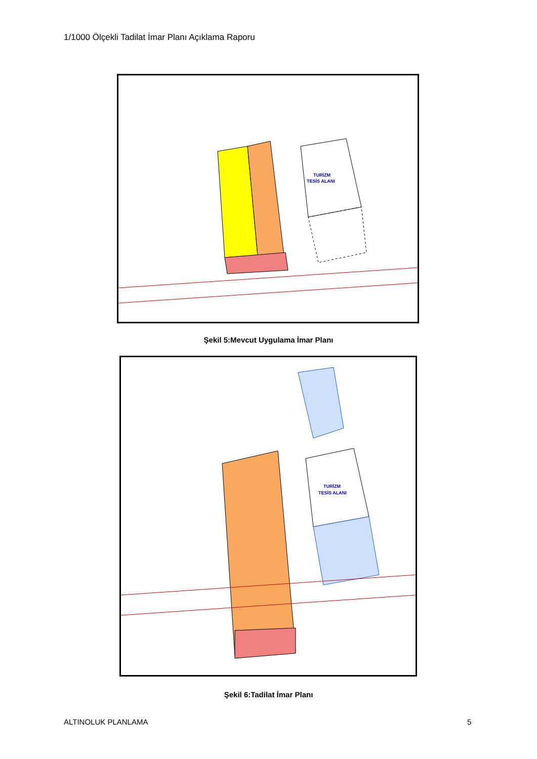1/1000 Ölçekli Tadilat İmar Planı Açıklama Raporu
TURİZM
TESİS ALANI
Şekil 5:Mevcut Uygulama İmar Planı
TURİZM
TESİS ALANI
Şekil 6:Tadilat İmar Planı
ALTINOLUK PLANLAMA 5